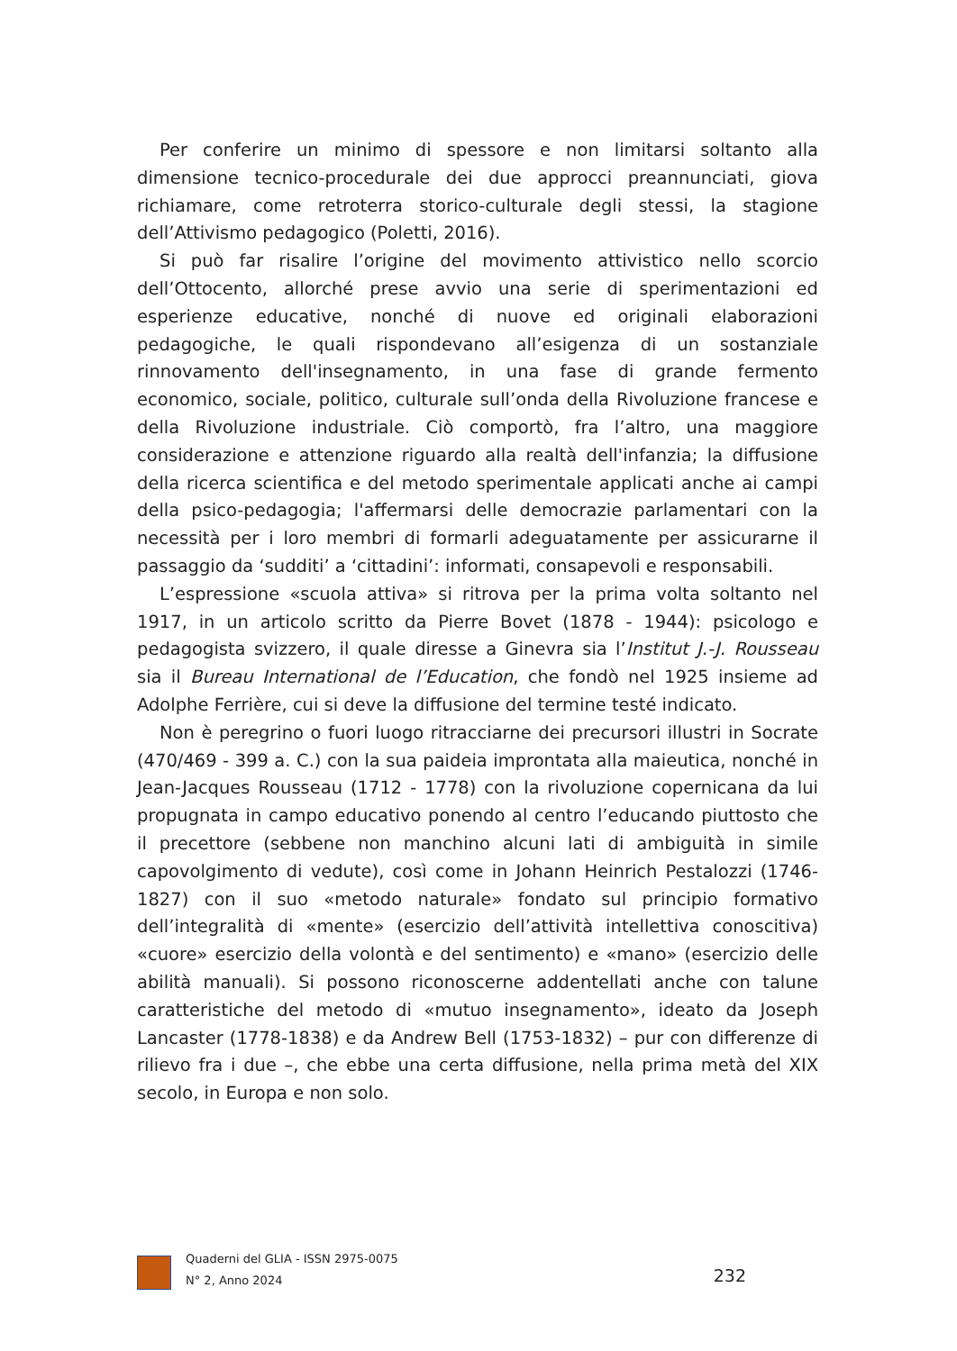Per conferire un minimo di spessore e non limitarsi soltanto alla dimensione tecnico-procedurale dei due approcci preannunciati, giova richiamare, come retroterra storico-culturale degli stessi, la stagione dell’Attivismo pedagogico (Poletti, 2016).
Si può far risalire l’origine del movimento attivistico nello scorcio dell’Ottocento, allorché prese avvio una serie di sperimentazioni ed esperienze educative, nonché di nuove ed originali elaborazioni pedagogiche, le quali rispondevano all’esigenza di un sostanziale rinnovamento dell'insegnamento, in una fase di grande fermento economico, sociale, politico, culturale sull’onda della Rivoluzione francese e della Rivoluzione industriale. Ciò comportò, fra l’altro, una maggiore considerazione e attenzione riguardo alla realtà dell'infanzia; la diffusione della ricerca scientifica e del metodo sperimentale applicati anche ai campi della psico-pedagogia; l'affermarsi delle democrazie parlamentari con la necessità per i loro membri di formarli adeguatamente per assicurarne il passaggio da ‘sudditi’ a ‘cittadini’: informati, consapevoli e responsabili.
L’espressione «scuola attiva» si ritrova per la prima volta soltanto nel 1917, in un articolo scritto da Pierre Bovet (1878 - 1944): psicologo e pedagogista svizzero, il quale diresse a Ginevra sia l’Institut J.-J. Rousseau sia il Bureau International de l’Education, che fondò nel 1925 insieme ad Adolphe Ferrière, cui si deve la diffusione del termine testé indicato.
Non è peregrino o fuori luogo ritracciarne dei precursori illustri in Socrate (470/469 - 399 a. C.) con la sua paideia improntata alla maieutica, nonché in Jean-Jacques Rousseau (1712 - 1778) con la rivoluzione copernicana da lui propugnata in campo educativo ponendo al centro l’educando piuttosto che il precettore (sebbene non manchino alcuni lati di ambiguità in simile capovolgimento di vedute), così come in Johann Heinrich Pestalozzi (1746-1827) con il suo «metodo naturale» fondato sul principio formativo dell’integralità di «mente» (esercizio dell’attività intellettiva conoscitiva) «cuore» esercizio della volontà e del sentimento) e «mano» (esercizio delle abilità manuali). Si possono riconoscerne addentellati anche con talune caratteristiche del metodo di «mutuo insegnamento», ideato da Joseph Lancaster (1778-1838) e da Andrew Bell (1753-1832) – pur con differenze di rilievo fra i due –, che ebbe una certa diffusione, nella prima metà del XIX secolo, in Europa e non solo.
Quaderni del GLIA - ISSN 2975-0075
N° 2, Anno 2024
232